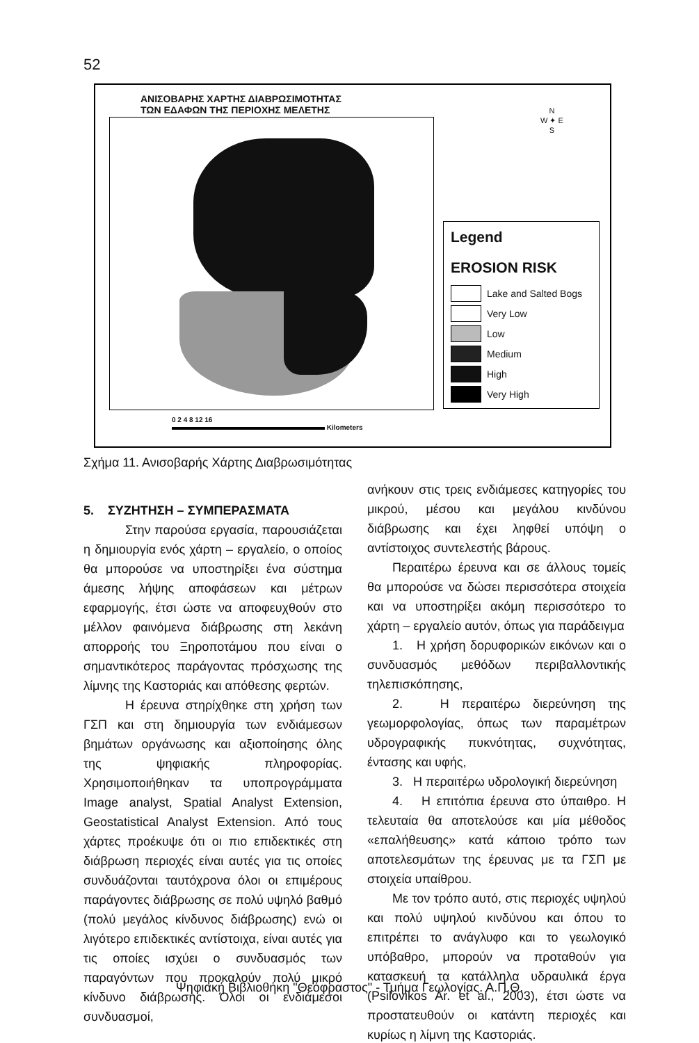52
ΑΝΙΣΟΒΑΡΗΣ ΧΑΡΤΗΣ ΔΙΑΒΡΩΣΙΜΟΤΗΤΑΣ
ΤΩΝ ΕΔΑΦΩΝ ΤΗΣ ΠΕΡΙΟΧΗΣ ΜΕΛΕΤΗΣ
N
W ✦ E
S
Legend
EROSION RISK
Lake and Salted Bogs
Very Low
Low
Medium
High
Very High
0 2 4 8 12 16
Kilometers
Σχήμα 11. Ανισοβαρής Χάρτης Διαβρωσιμότητας
5. ΣΥΖΗΤΗΣΗ – ΣΥΜΠΕΡΑΣΜΑΤΑ
Στην παρούσα εργασία, παρουσιάζεται η δημιουργία ενός χάρτη – εργαλείο, ο οποίος θα μπορούσε να υποστηρίξει ένα σύστημα άμεσης λήψης αποφάσεων και μέτρων εφαρμογής, έτσι ώστε να αποφευχθούν στο μέλλον φαινόμενα διάβρωσης στη λεκάνη απορροής του Ξηροποτάμου που είναι ο σημαντικότερος παράγοντας πρόσχωσης της λίμνης της Καστοριάς και απόθεσης φερτών.
Η έρευνα στηρίχθηκε στη χρήση των ΓΣΠ και στη δημιουργία των ενδιάμεσων βημάτων οργάνωσης και αξιοποίησης όλης της ψηφιακής πληροφορίας. Χρησιμοποιήθηκαν τα υποπρογράμματα Image analyst, Spatial Analyst Extension, Geostatistical Analyst Extension. Από τους χάρτες προέκυψε ότι οι πιο επιδεκτικές στη διάβρωση περιοχές είναι αυτές για τις οποίες συνδυάζονται ταυτόχρονα όλοι οι επιμέρους παράγοντες διάβρωσης σε πολύ υψηλό βαθμό (πολύ μεγάλος κίνδυνος διάβρωσης) ενώ οι λιγότερο επιδεκτικές αντίστοιχα, είναι αυτές για τις οποίες ισχύει ο συνδυασμός των παραγόντων που προκαλούν πολύ μικρό κίνδυνο διάβρωσης. Όλοι οι ενδιάμεσοι συνδυασμοί,
ανήκουν στις τρεις ενδιάμεσες κατηγορίες του μικρού, μέσου και μεγάλου κινδύνου διάβρωσης και έχει ληφθεί υπόψη ο αντίστοιχος συντελεστής βάρους.
Περαιτέρω έρευνα και σε άλλους τομείς θα μπορούσε να δώσει περισσότερα στοιχεία και να υποστηρίξει ακόμη περισσότερο το χάρτη – εργαλείο αυτόν, όπως για παράδειγμα
1. Η χρήση δορυφορικών εικόνων και ο συνδυασμός μεθόδων περιβαλλοντικής τηλεπισκόπησης,
2. Η περαιτέρω διερεύνηση της γεωμορφολογίας, όπως των παραμέτρων υδρογραφικής πυκνότητας, συχνότητας, έντασης και υφής,
3. Η περαιτέρω υδρολογική διερεύνηση
4. Η επιτόπια έρευνα στο ύπαιθρο. Η τελευταία θα αποτελούσε και μία μέθοδος «επαλήθευσης» κατά κάποιο τρόπο των αποτελεσμάτων της έρευνας με τα ΓΣΠ με στοιχεία υπαίθρου.
Με τον τρόπο αυτό, στις περιοχές υψηλού και πολύ υψηλού κινδύνου και όπου το επιτρέπει το ανάγλυφο και το γεωλογικό υπόβαθρο, μπορούν να προταθούν για κατασκευή τα κατάλληλα υδραυλικά έργα (Psilovikos Ar. et al., 2003), έτσι ώστε να προστατευθούν οι κατάντη περιοχές και κυρίως η λίμνη της Καστοριάς.
Ψηφιακή Βιβλιοθήκη "Θεόφραστος" - Τμήμα Γεωλογίας. Α.Π.Θ.